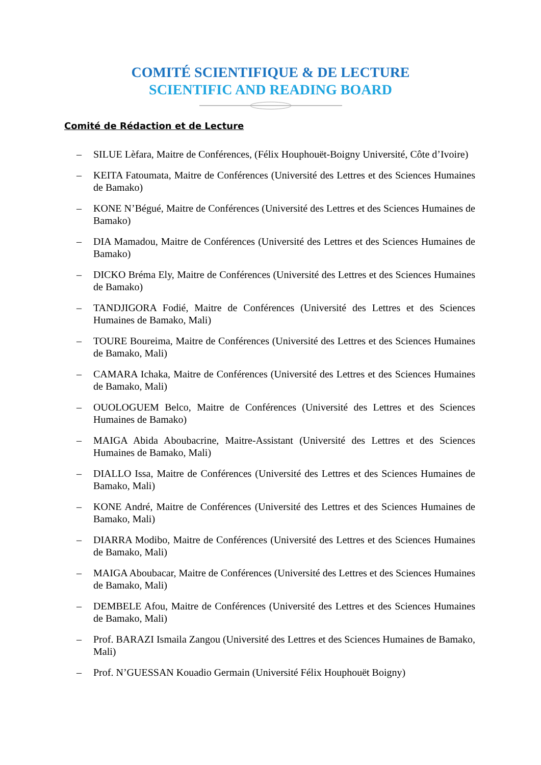COMITÉ SCIENTIFIQUE & DE LECTURE
SCIENTIFIC AND READING BOARD
Comité de Rédaction et de Lecture
– SILUE Lèfara, Maitre de Conférences, (Félix Houphouët-Boigny Université, Côte d’Ivoire)
– KEITA Fatoumata, Maitre de Conférences (Université des Lettres et des Sciences Humaines de Bamako)
– KONE N’Bégué, Maitre de Conférences (Université des Lettres et des Sciences Humaines de Bamako)
– DIA Mamadou, Maitre de Conférences (Université des Lettres et des Sciences Humaines de Bamako)
– DICKO Bréma Ely, Maitre de Conférences (Université des Lettres et des Sciences Humaines de Bamako)
– TANDJIGORA Fodié, Maitre de Conférences (Université des Lettres et des Sciences Humaines de Bamako, Mali)
– TOURE Boureima, Maitre de Conférences (Université des Lettres et des Sciences Humaines de Bamako, Mali)
– CAMARA Ichaka, Maitre de Conférences (Université des Lettres et des Sciences Humaines de Bamako, Mali)
– OUOLOGUEM Belco, Maitre de Conférences (Université des Lettres et des Sciences Humaines de Bamako)
– MAIGA Abida Aboubacrine, Maitre-Assistant (Université des Lettres et des Sciences Humaines de Bamako, Mali)
– DIALLO Issa, Maitre de Conférences (Université des Lettres et des Sciences Humaines de Bamako, Mali)
– KONE André, Maitre de Conférences (Université des Lettres et des Sciences Humaines de Bamako, Mali)
– DIARRA Modibo, Maitre de Conférences (Université des Lettres et des Sciences Humaines de Bamako, Mali)
– MAIGA Aboubacar, Maitre de Conférences (Université des Lettres et des Sciences Humaines de Bamako, Mali)
– DEMBELE Afou, Maitre de Conférences (Université des Lettres et des Sciences Humaines de Bamako, Mali)
– Prof. BARAZI Ismaila Zangou (Université des Lettres et des Sciences Humaines de Bamako, Mali)
– Prof. N’GUESSAN Kouadio Germain (Université Félix Houphouët Boigny)